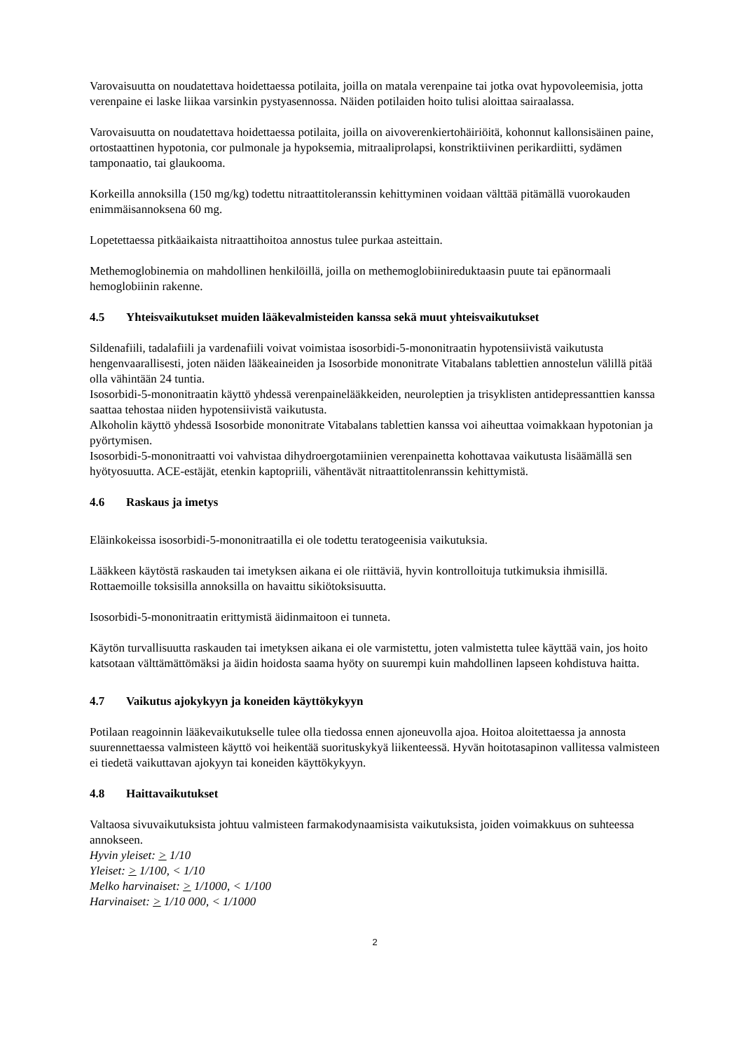Varovaisuutta on noudatettava hoidettaessa potilaita, joilla on matala verenpaine tai jotka ovat hypovoleemisia, jotta verenpaine ei laske liikaa varsinkin pystyasennossa. Näiden potilaiden hoito tulisi aloittaa sairaalassa.
Varovaisuutta on noudatettava hoidettaessa potilaita, joilla on aivoverenkiertohäiriöitä, kohonnut kallonsisäinen paine, ortostaattinen hypotonia, cor pulmonale ja hypoksemia, mitraaliprolapsi, konstriktiivinen perikardiitti, sydämen tamponaatio, tai glaukooma.
Korkeilla annoksilla (150 mg/kg) todettu nitraattitoleranssin kehittyminen voidaan välttää pitämällä vuorokauden enimmäisannoksena 60 mg.
Lopetettaessa pitkäaikaista nitraattihoitoa annostus tulee purkaa asteittain.
Methemoglobinemia on mahdollinen henkilöillä, joilla on methemoglobiinireduktaasin puute tai epänormaali hemoglobiinin rakenne.
4.5 Yhteisvaikutukset muiden lääkevalmisteiden kanssa sekä muut yhteisvaikutukset
Sildenafiili, tadalafiili ja vardenafiili voivat voimistaa isosorbidi-5-mononitraatin hypotensiivistä vaikutusta hengenvaarallisesti, joten näiden lääkeaineiden ja Isosorbide mononitrate Vitabalans tablettien annostelun välillä pitää olla vähintään 24 tuntia.
Isosorbidi-5-mononitraatin käyttö yhdessä verenpainelääkkeiden, neuroleptien ja trisyklisten antidepressanttien kanssa saattaa tehostaa niiden hypotensiivistä vaikutusta.
Alkoholin käyttö yhdessä Isosorbide mononitrate Vitabalans tablettien kanssa voi aiheuttaa voimakkaan hypotonian ja pyörtymisen.
Isosorbidi-5-mononitraatti voi vahvistaa dihydroergotamiinien verenpainetta kohottavaa vaikutusta lisäämällä sen hyötyosuutta. ACE-estäjät, etenkin kaptopriili, vähentävät nitraattitolenranssin kehittymistä.
4.6 Raskaus ja imetys
Eläinkokeissa isosorbidi-5-mononitraatilla ei ole todettu teratogeenisia vaikutuksia.
Lääkkeen käytöstä raskauden tai imetyksen aikana ei ole riittäviä, hyvin kontrolloituja tutkimuksia ihmisillä. Rottaemoille toksisilla annoksilla on havaittu sikiötoksisuutta.
Isosorbidi-5-mononitraatin erittymistä äidinmaitoon ei tunneta.
Käytön turvallisuutta raskauden tai imetyksen aikana ei ole varmistettu, joten valmistetta tulee käyttää vain, jos hoito katsotaan välttämättömäksi ja äidin hoidosta saama hyöty on suurempi kuin mahdollinen lapseen kohdistuva haitta.
4.7 Vaikutus ajokykyyn ja koneiden käyttökykyyn
Potilaan reagoinnin lääkevaikutukselle tulee olla tiedossa ennen ajoneuvolla ajoa. Hoitoa aloitettaessa ja annosta suurennettaessa valmisteen käyttö voi heikentää suorituskykyä liikenteessä. Hyvän hoitotasapinon vallitessa valmisteen ei tiedetä vaikuttavan ajokyyn tai koneiden käyttökykyyn.
4.8 Haittavaikutukset
Valtaosa sivuvaikutuksista johtuu valmisteen farmakodynaamisista vaikutuksista, joiden voimakkuus on suhteessa annokseen.
Hyvin yleiset: > 1/10
Yleiset: > 1/100, < 1/10
Melko harvinaiset: > 1/1000, < 1/100
Harvinaiset: > 1/10 000, < 1/1000
2